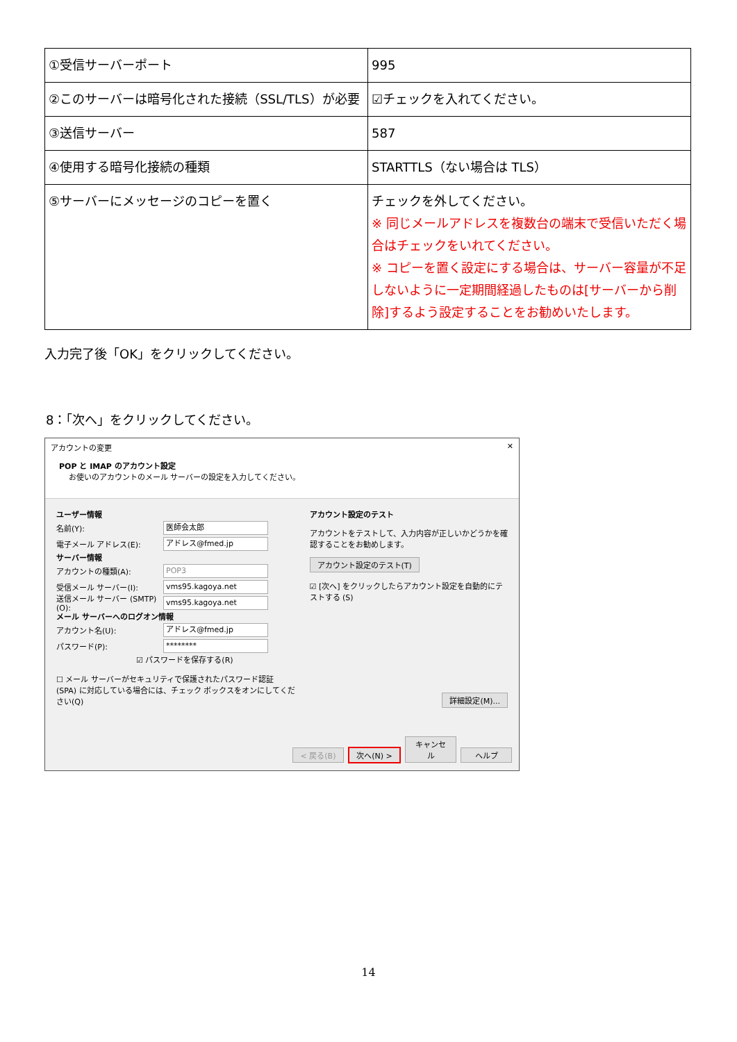| ①受信サーバーポート | 995 |
| ②このサーバーは暗号化された接続（SSL/TLS）が必要 | ☑チェックを入れてください。 |
| ③送信サーバー | 587 |
| ④使用する暗号化接続の種類 | STARTTLS（ない場合は TLS） |
| ⑤サーバーにメッセージのコピーを置く | チェックを外してください。 ※ 同じメールアドレスを複数台の端末で受信いただく場合はチェックをいれてください。 ※ コピーを置く設定にする場合は、サーバー容量が不足しないように一定期間経過したものは[サーバーから削除]するよう設定することをお勧めいたします。 |
入力完了後「OK」をクリックしてください。
8：「次へ」をクリックしてください。
アカウントの変更 ✕
POP と IMAP のアカウント設定
お使いのアカウントのメール サーバーの設定を入力してください。
ユーザー情報
名前(Y): 医師会太郎
電子メール アドレス(E): アドレス@fmed.jp
サーバー情報
アカウントの種類(A): POP3
受信メール サーバー(I): vms95.kagoya.net
送信メール サーバー (SMTP)(O): vms95.kagoya.net
メール サーバーへのログオン情報
アカウント名(U): アドレス@fmed.jp
パスワード(P): ********
☑ パスワードを保存する(R)
☐ メール サーバーがセキュリティで保護されたパスワード認証 (SPA) に対応している場合には、チェック ボックスをオンにしてください(Q)
アカウント設定のテスト
アカウントをテストして、入力内容が正しいかどうかを確認することをお勧めします。
アカウント設定のテスト(T)
☑ [次へ] をクリックしたらアカウント設定を自動的にテストする (S)
詳細設定(M)...
< 戻る(B) 次へ(N) > キャンセル ヘルプ
14